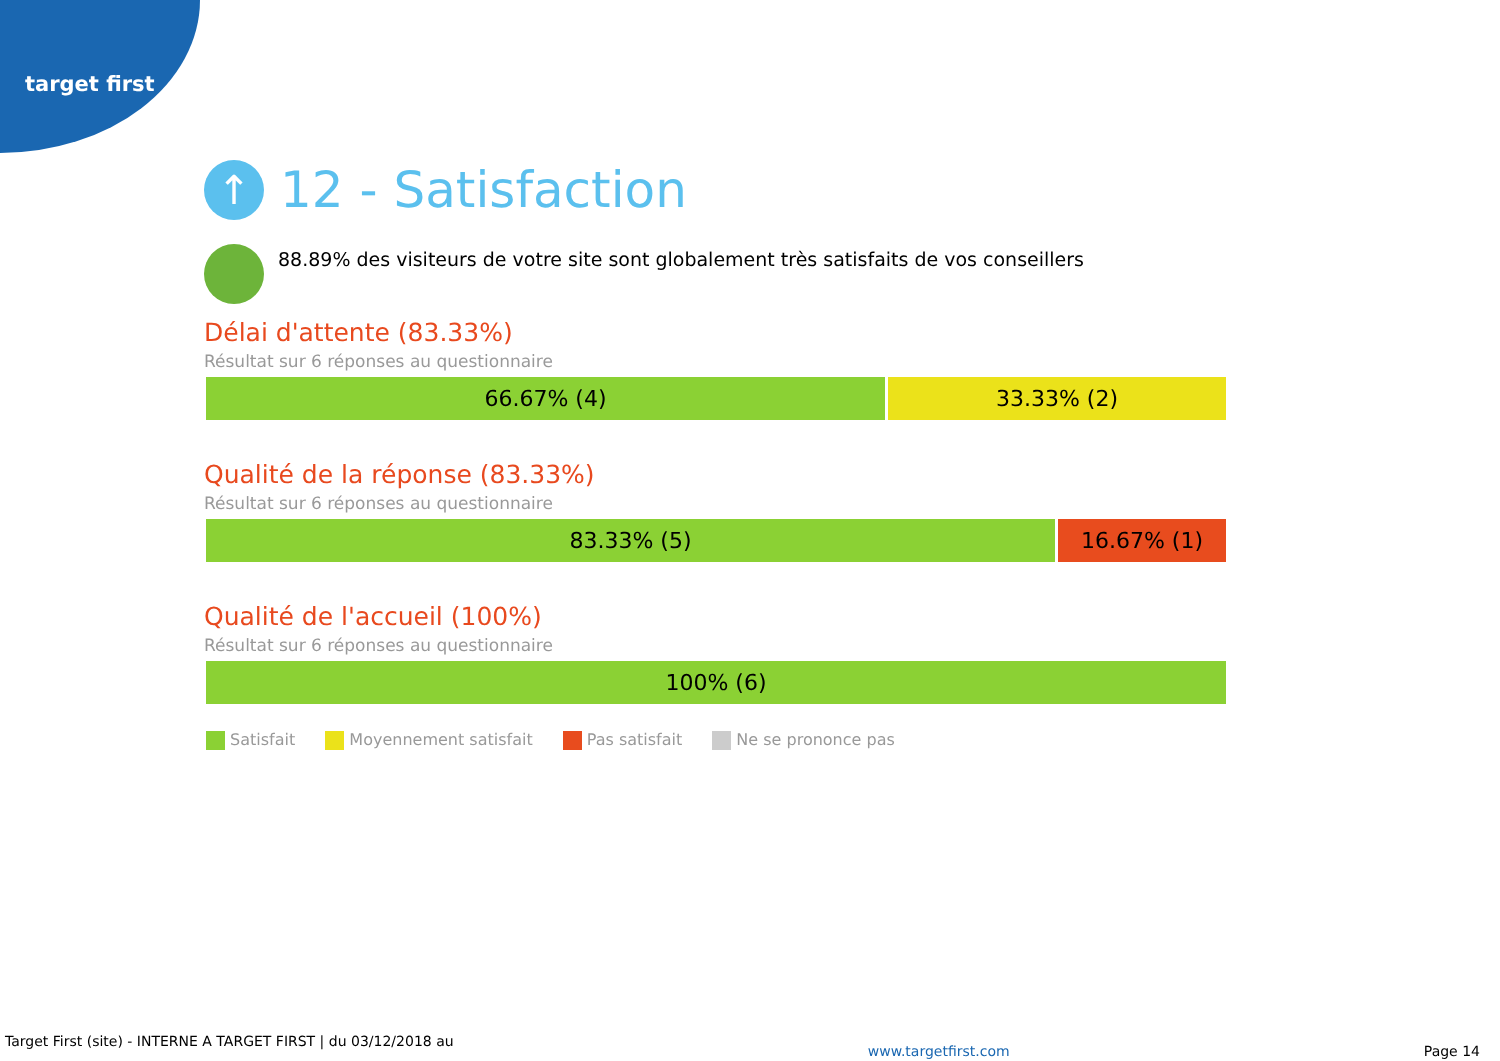target first
↑ 12 - Satisfaction
88.89% des visiteurs de votre site sont globalement très satisfaits de vos conseillers
Délai d'attente (83.33%)
Résultat sur 6 réponses au questionnaire
66.67% (4) 33.33% (2)
Qualité de la réponse (83.33%)
Résultat sur 6 réponses au questionnaire
83.33% (5) 16.67% (1)
Qualité de l'accueil (100%)
Résultat sur 6 réponses au questionnaire
100% (6)
Satisfait Moyennement satisfait Pas satisfait Ne se prononce pas
Target First (site) - INTERNE A TARGET FIRST | du 03/12/2018 au
www.targetfirst.com Page 14